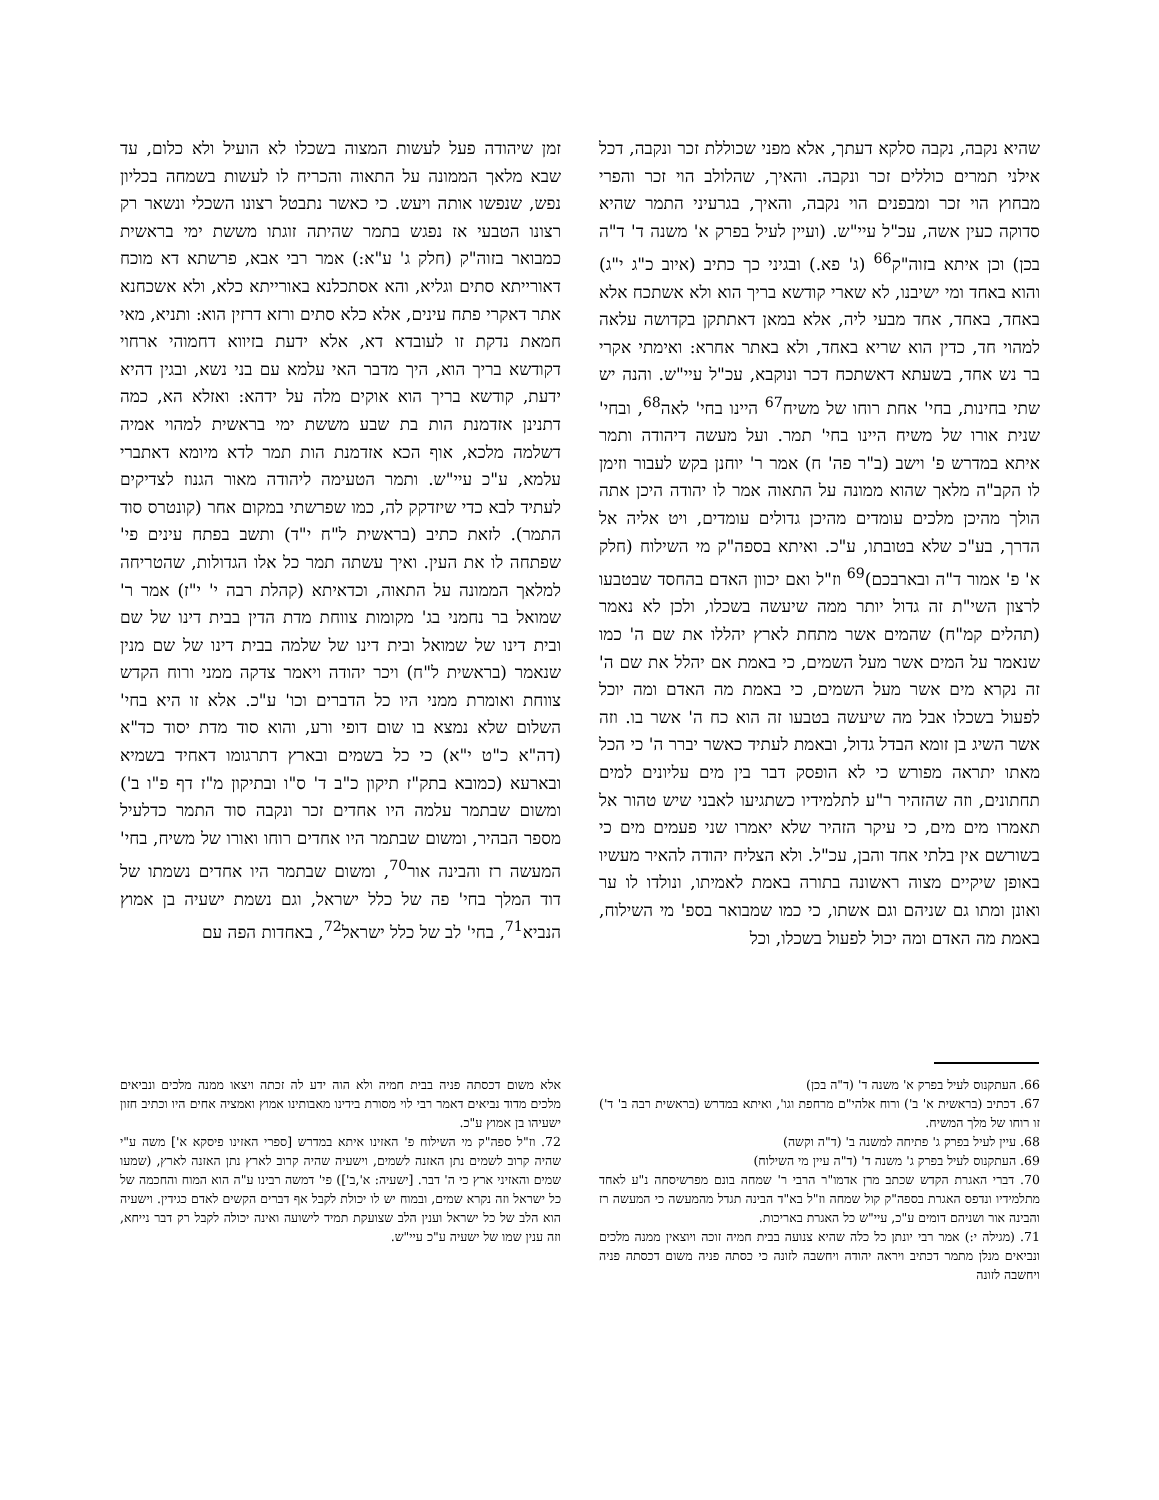שהיא נקבה, נקבה סלקא דעתך, אלא מפני שכוללת זכר ונקבה, דכל אילני תמרים כוללים זכר ונקבה. והאיך, שהלולב הוי זכר והפרי מבחוץ הוי זכר ומבפנים הוי נקבה, והאיך, בגרעיני התמר שהיא סדוקה כעין אשה, עכ"ל עיי"ש. (ועיין לעיל בפרק א' משנה ד' ד"ה בכן) וכן איתא בזוה"ק<sup>66</sup> (ג' פא.) ובגיני כך כתיב (איוב כ"ג י"ג) והוא באחד ומי ישיבנו, לא שארי קודשא בריך הוא ולא אשתכח אלא באחד, באחד, אחד מבעי ליה, אלא במאן דאתתקן בקדושה עלאה למהוי חד, כדין הוא שריא באחד, ולא באתר אחרא: ואימתי אקרי בר נש אחד, בשעתא דאשתכח דכר ונוקבא, עכ"ל עיי"ש. והנה יש שתי בחינות, בחי' אחת רוחו של משיח<sup>67</sup> היינו בחי' לאה<sup>68</sup>, ובחי' שנית אורו של משיח היינו בחי' תמר. ועל מעשה דיהודה ותמר איתא במדרש פ' וישב (ב"ר פה' ח) אמר ר' יוחנן בקש לעבור וזימן לו הקב"ה מלאך שהוא ממונה על התאוה אמר לו יהודה היכן אתה הולך מהיכן מלכים עומדים מהיכן גדולים עומדים, ויט אליה אל הדרך, בע"כ שלא בטובתו, ע"כ. ואיתא בספה"ק מי השילוח (חלק א' פ' אמור ד"ה ובארבכם)<sup>69</sup> וז"ל ואם יכוון האדם בהחסד שבטבעו לרצון השי"ת זה גדול יותר ממה שיעשה בשכלו, ולכן לא נאמר (תהלים קמ"ח) שהמים אשר מתחת לארץ יהללו את שם ה' כמו שנאמר על המים אשר מעל השמים, כי באמת אם יהלל את שם ה' זה נקרא מים אשר מעל השמים, כי באמת מה האדם ומה יוכל לפעול בשכלו אבל מה שיעשה בטבעו זה הוא כח ה' אשר בו. וזה אשר השיג בן זומא הבדל גדול, ובאמת לעתיד כאשר יברר ה' כי הכל מאתו יתראה מפורש כי לא הופסק דבר בין מים עליונים למים תחתונים, וזה שהזהיר ר"ע לתלמידיו כשתגיעו לאבני שיש טהור אל תאמרו מים מים, כי עיקר הזהיר שלא יאמרו שני פעמים מים כי בשורשם אין בלתי אחד והבן, עכ"ל. ולא הצליח יהודה להאיר מעשיו באופן שיקיים מצוה ראשונה בתורה באמת לאמיתו, ונולדו לו ער ואונן ומתו גם שניהם וגם אשתו, כי כמו שמבואר בספ' מי השילוח, באמת מה האדם ומה יכול לפעול בשכלו, וכל
זמן שיהודה פעל לעשות המצוה בשכלו לא הועיל ולא כלום, עד שבא מלאך הממונה על התאוה והכריח לו לעשות בשמחה בכליון נפש, שנפשו אותה ויעש. כי כאשר נתבטל רצונו השכלי ונשאר רק רצונו הטבעי אז נפגש בתמר שהיתה זוגתו מששת ימי בראשית כמבואר בזוה"ק (חלק ג' ע"א:) אמר רבי אבא, פרשתא דא מוכח דאורייתא סתים וגליא, והא אסתכלנא באורייתא כלא, ולא אשכחנא אתר דאקרי פתח עינים, אלא כלא סתים ורזא דרזין הוא: ותניא, מאי חמאת נדקת זו לעובדא דא, אלא ידעת בזיווא דחמוהי ארחוי דקודשא בריך הוא, היך מדבר האי עלמא עם בני נשא, ובגין דהיא ידעת, קודשא בריך הוא אוקים מלה על ידהא: ואזלא הא, כמה דתנינן אזדמנת הות בת שבע מששת ימי בראשית למהוי אמיה דשלמה מלכא, אוף הכא אזדמנת הות תמר לדא מיומא דאתברי עלמא, ע"כ עיי"ש. ותמר הטעימה ליהודה מאור הגנוז לצדיקים לעתיד לבא כדי שיזדקק לה, כמו שפרשתי במקום אחר (קונטרס סוד התמר). לזאת כתיב (בראשית ל"ח י"ד) ותשב בפתח עינים פי' שפתחה לו את העין. ואיך עשתה תמר כל אלו הגדולות, שהטריחה למלאך הממונה על התאוה, וכדאיתא (קהלת רבה י' י"ז) אמר ר' שמואל בר נחמני בג' מקומות צווחת מדת הדין בבית דינו של שם ובית דינו של שמואל ובית דינו של שלמה בבית דינו של שם מנין שנאמר (בראשית ל"ח) ויכר יהודה ויאמר צדקה ממני ורוח הקדש צווחת ואומרת ממני היו כל הדברים וכו' ע"כ. אלא זו היא בחי' השלום שלא נמצא בו שום דופי ורע, והוא סוד מדת יסוד כד"א (דה"א כ"ט י"א) כי כל בשמים ובארץ דתרגומו דאחיד בשמיא ובארעא (כמובא בתק"ז תיקון כ"ב ד' ס"ו ובתיקון מ"ז דף פ"ו ב') ומשום שבתמר עלמה היו אחדים זכר ונקבה סוד התמר כדלעיל מספר הבהיר, ומשום שבתמר היו אחדים רוחו ואורו של משיח, בחי' המעשה רז והבינה אור<sup>70</sup>, ומשום שבתמר היו אחדים נשמתו של דוד המלך בחי' פה של כלל ישראל, וגם נשמת ישעיה בן אמוץ הנביא<sup>71</sup>, בחי' לב של כלל ישראל<sup>72</sup>, באחדות הפה עם
66. העתקנוס לעיל בפרק א' משנה ד' (ד"ה בכן)
67. דכתיב (בראשית א' ב') ורוח אלהי"ם מרחפת וגו', ואיתא במדרש (בראשית רבה ב' ד') זו רוחו של מלך המשיח.
68. עיין לעיל בפרק ג' פתיחה למשנה ב' (ד"ה וקשה)
69. העתקנוס לעיל בפרק ג' משנה ד' (ד"ה עיין מי השילוח)
70. דברי האגרת הקדש שכתב מרן אדמו"ר הרבי ר' שמחה בונם מפרשיסחה נ"ע לאחד מתלמידיו ונדפס האגרת בספה"ק קול שמחה וז"ל בא"ד הבינה תגדל מהמעשה כי המעשה רז והבינה אור ושניהם דומים ע"כ, עיי"ש כל האגרת באריכות.
71. (מגילה י:) אמר רבי יונתן כל כלה שהיא צנועה בבית חמיה זוכה ויוצאין ממנה מלכים ונביאים מנלן מתמר דכתיב ויראה יהודה ויחשבה לזונה כי כסתה פניה משום דכסתה פניה ויחשבה לזונה
אלא משום דכסתה פניה בבית חמיה ולא הוה ידע לה זכתה ויצאו ממנה מלכים ונביאים מלכים מדוד נביאים דאמר רבי לוי מסורת בידינו מאבותינו אמוץ ואמציה אחים היו וכתיב חזון ישעיהו בן אמוץ ע"כ.
72. וז"ל ספה"ק מי השילוח פ' האזינו איתא במדרש [ספרי האזינו פיסקא א'] משה ע"י שהיה קרוב לשמים נתן האזנה לשמים, וישעיה שהיה קרוב לארץ נתן האזנה לארץ, (שמעו שמים והאזיני ארץ כי ה' דבר. [ישעיה: א',ב']) פי' דמשה רבינו ע"ה הוא המוח והחכמה של כל ישראל וזה נקרא שמים, ובמוח יש לו יכולת לקבל אף דברים הקשים לאדם כגידין. וישעיה הוא הלב של כל ישראל וענין הלב שצועקת תמיד לישועה ואינה יכולה לקבל רק דבר נייחא, וזה ענין שמו של ישעיה ע"כ עיי"ש.